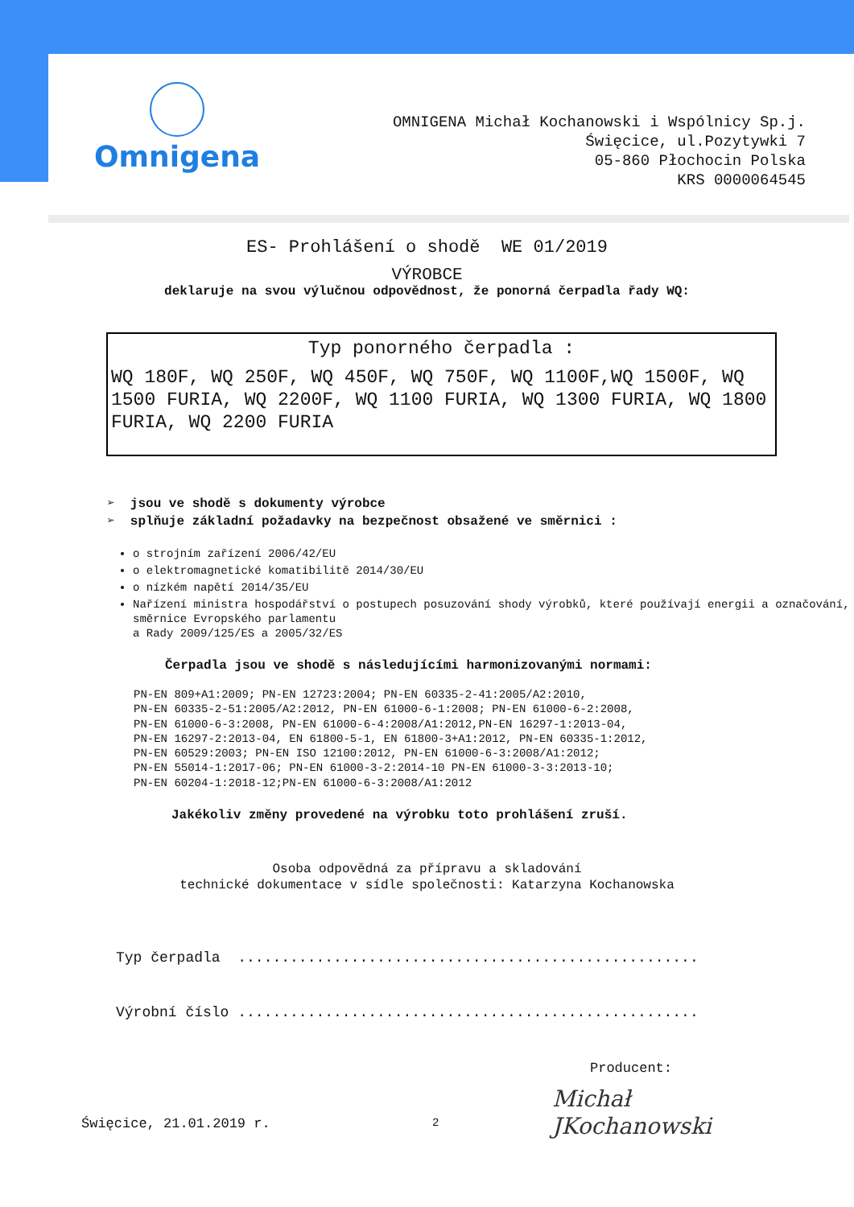Omnigena
OMNIGENA Michał Kochanowski i Wspólnicy Sp.j.
Święcice, ul.Pozytywki 7
05-860 Płochocin Polska
KRS 0000064545
ES- Prohlášení o shodě WE 01/2019
VÝROBCE
deklaruje na svou výlučnou odpovědnost, že ponorná čerpadla řady WQ:
Typ ponorného čerpadla :
WQ 180F, WQ 250F, WQ 450F, WQ 750F, WQ 1100F,WQ 1500F, WQ 1500 FURIA, WQ 2200F, WQ 1100 FURIA, WQ 1300 FURIA, WQ 1800 FURIA, WQ 2200 FURIA
➢ jsou ve shodě s dokumenty výrobce
➢ splňuje základní požadavky na bezpečnost obsažené ve směrnici :
o strojním zařízení 2006/42/EU
o elektromagnetické komatibilitě 2014/30/EU
o nízkém napětí 2014/35/EU
Nařízení ministra hospodářství o postupech posuzování shody výrobků, které používají energii a označování, směrnice Evropského parlamentu
a Rady 2009/125/ES a 2005/32/ES
Čerpadla jsou ve shodě s následujícími harmonizovanými normami:
PN-EN 809+A1:2009; PN-EN 12723:2004; PN-EN 60335-2-41:2005/A2:2010,
PN-EN 60335-2-51:2005/A2:2012, PN-EN 61000-6-1:2008; PN-EN 61000-6-2:2008,
PN-EN 61000-6-3:2008, PN-EN 61000-6-4:2008/A1:2012,PN-EN 16297-1:2013-04,
PN-EN 16297-2:2013-04, EN 61800-5-1, EN 61800-3+A1:2012, PN-EN 60335-1:2012,
PN-EN 60529:2003; PN-EN ISO 12100:2012, PN-EN 61000-6-3:2008/A1:2012;
PN-EN 55014-1:2017-06; PN-EN 61000-3-2:2014-10 PN-EN 61000-3-3:2013-10;
PN-EN 60204-1:2018-12;PN-EN 61000-6-3:2008/A1:2012
Jakékoliv změny provedené na výrobku toto prohlášení zruší.
Osoba odpovědná za přípravu a skladování
technické dokumentace v sídle společnosti: Katarzyna Kochanowska
Typ čerpadla .....................................................
Výrobní číslo .....................................................
Producent:
Święcice, 21.01.2019 r.
Michał
JKochanowski
2